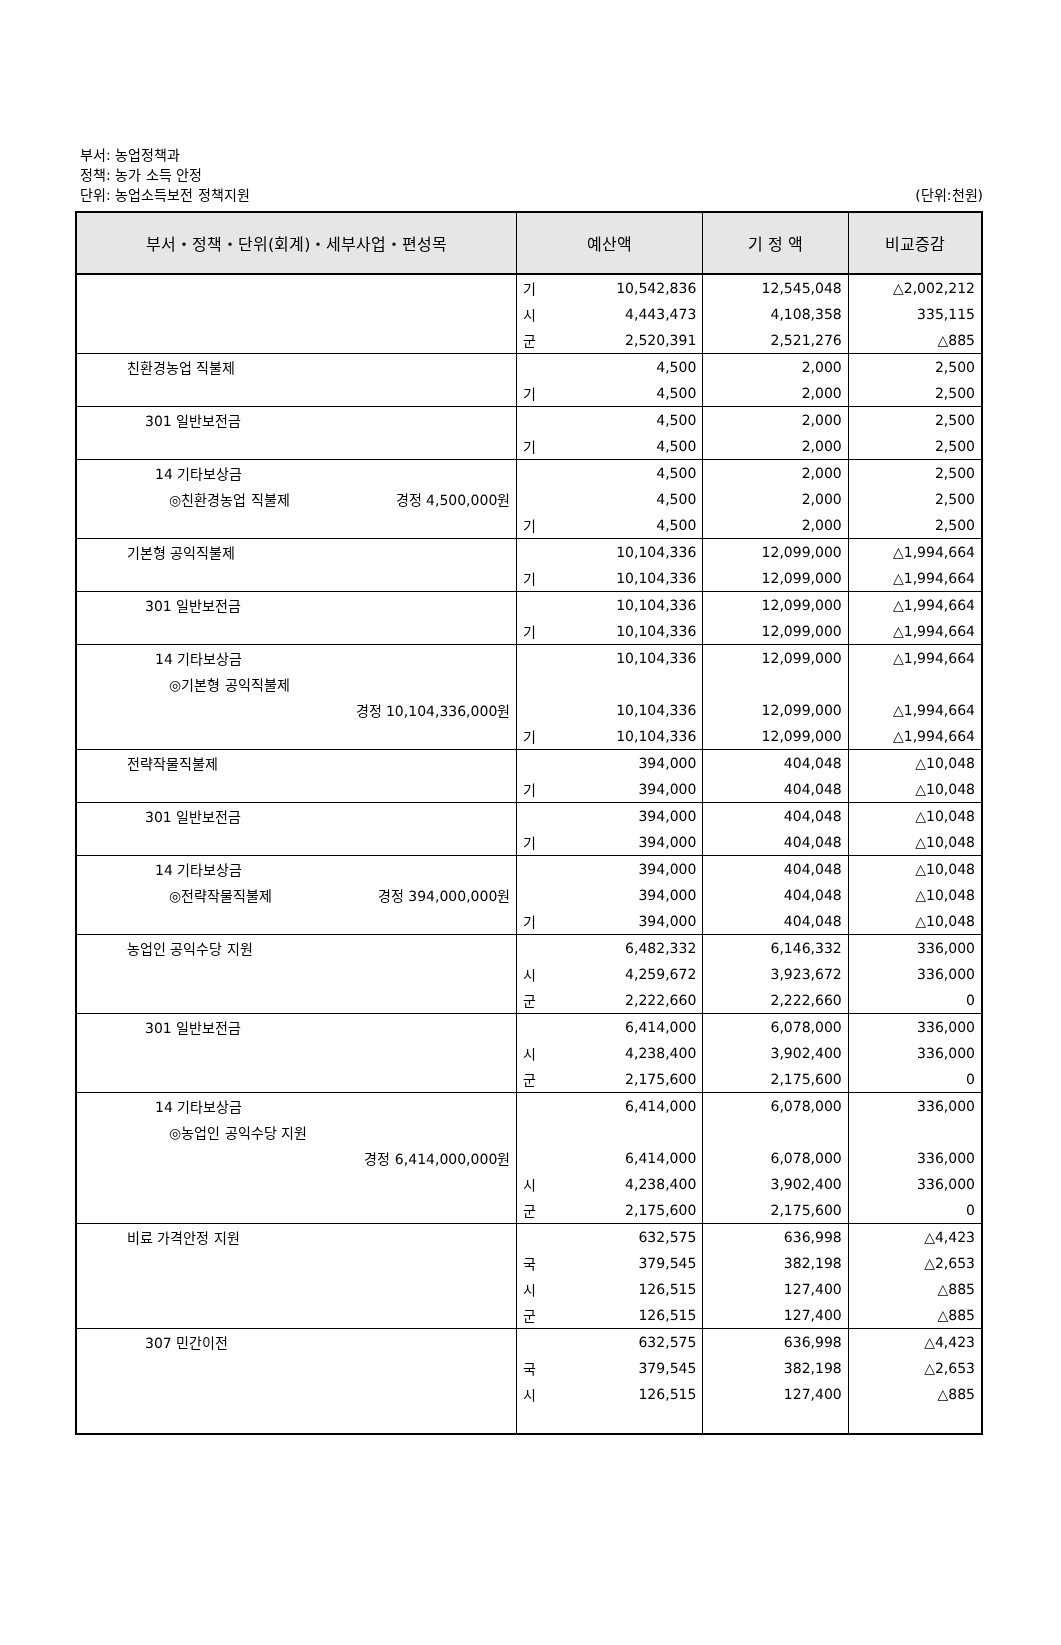부서: 농업정책과
정책: 농가 소득 안정
단위: 농업소득보전 정책지원
(단위:천원)
| 부서・정책・단위(회계)・세부사업・편성목 | 예산액 | | 기 정 액 | 비교증감 |
| --- | --- | --- | --- | --- |
| | 기 | 10,542,836 | 12,545,048 | △2,002,212 |
| | 시 | 4,443,473 | 4,108,358 | 335,115 |
| | 군 | 2,520,391 | 2,521,276 | △885 |
| 친환경농업 직불제 | | 4,500 | 2,000 | 2,500 |
| | 기 | 4,500 | 2,000 | 2,500 |
| 301 일반보전금 | | 4,500 | 2,000 | 2,500 |
| | 기 | 4,500 | 2,000 | 2,500 |
| 14 기타보상금 | | 4,500 | 2,000 | 2,500 |
| ◎친환경농업 직불제 경정 4,500,000원 | | 4,500 | 2,000 | 2,500 |
| | 기 | 4,500 | 2,000 | 2,500 |
| 기본형 공익직불제 | | 10,104,336 | 12,099,000 | △1,994,664 |
| | 기 | 10,104,336 | 12,099,000 | △1,994,664 |
| 301 일반보전금 | | 10,104,336 | 12,099,000 | △1,994,664 |
| | 기 | 10,104,336 | 12,099,000 | △1,994,664 |
| 14 기타보상금 | | 10,104,336 | 12,099,000 | △1,994,664 |
| ◎기본형 공익직불제 | | | | |
| 경정 10,104,336,000원 | | 10,104,336 | 12,099,000 | △1,994,664 |
| | 기 | 10,104,336 | 12,099,000 | △1,994,664 |
| 전략작물직불제 | | 394,000 | 404,048 | △10,048 |
| | 기 | 394,000 | 404,048 | △10,048 |
| 301 일반보전금 | | 394,000 | 404,048 | △10,048 |
| | 기 | 394,000 | 404,048 | △10,048 |
| 14 기타보상금 | | 394,000 | 404,048 | △10,048 |
| ◎전략작물직불제 경정 394,000,000원 | | 394,000 | 404,048 | △10,048 |
| | 기 | 394,000 | 404,048 | △10,048 |
| 농업인 공익수당 지원 | | 6,482,332 | 6,146,332 | 336,000 |
| | 시 | 4,259,672 | 3,923,672 | 336,000 |
| | 군 | 2,222,660 | 2,222,660 | 0 |
| 301 일반보전금 | | 6,414,000 | 6,078,000 | 336,000 |
| | 시 | 4,238,400 | 3,902,400 | 336,000 |
| | 군 | 2,175,600 | 2,175,600 | 0 |
| 14 기타보상금 | | 6,414,000 | 6,078,000 | 336,000 |
| ◎농업인 공익수당 지원 | | | | |
| 경정 6,414,000,000원 | | 6,414,000 | 6,078,000 | 336,000 |
| | 시 | 4,238,400 | 3,902,400 | 336,000 |
| | 군 | 2,175,600 | 2,175,600 | 0 |
| 비료 가격안정 지원 | | 632,575 | 636,998 | △4,423 |
| | 국 | 379,545 | 382,198 | △2,653 |
| | 시 | 126,515 | 127,400 | △885 |
| | 군 | 126,515 | 127,400 | △885 |
| 307 민간이전 | | 632,575 | 636,998 | △4,423 |
| | 국 | 379,545 | 382,198 | △2,653 |
| | 시 | 126,515 | 127,400 | △885 |